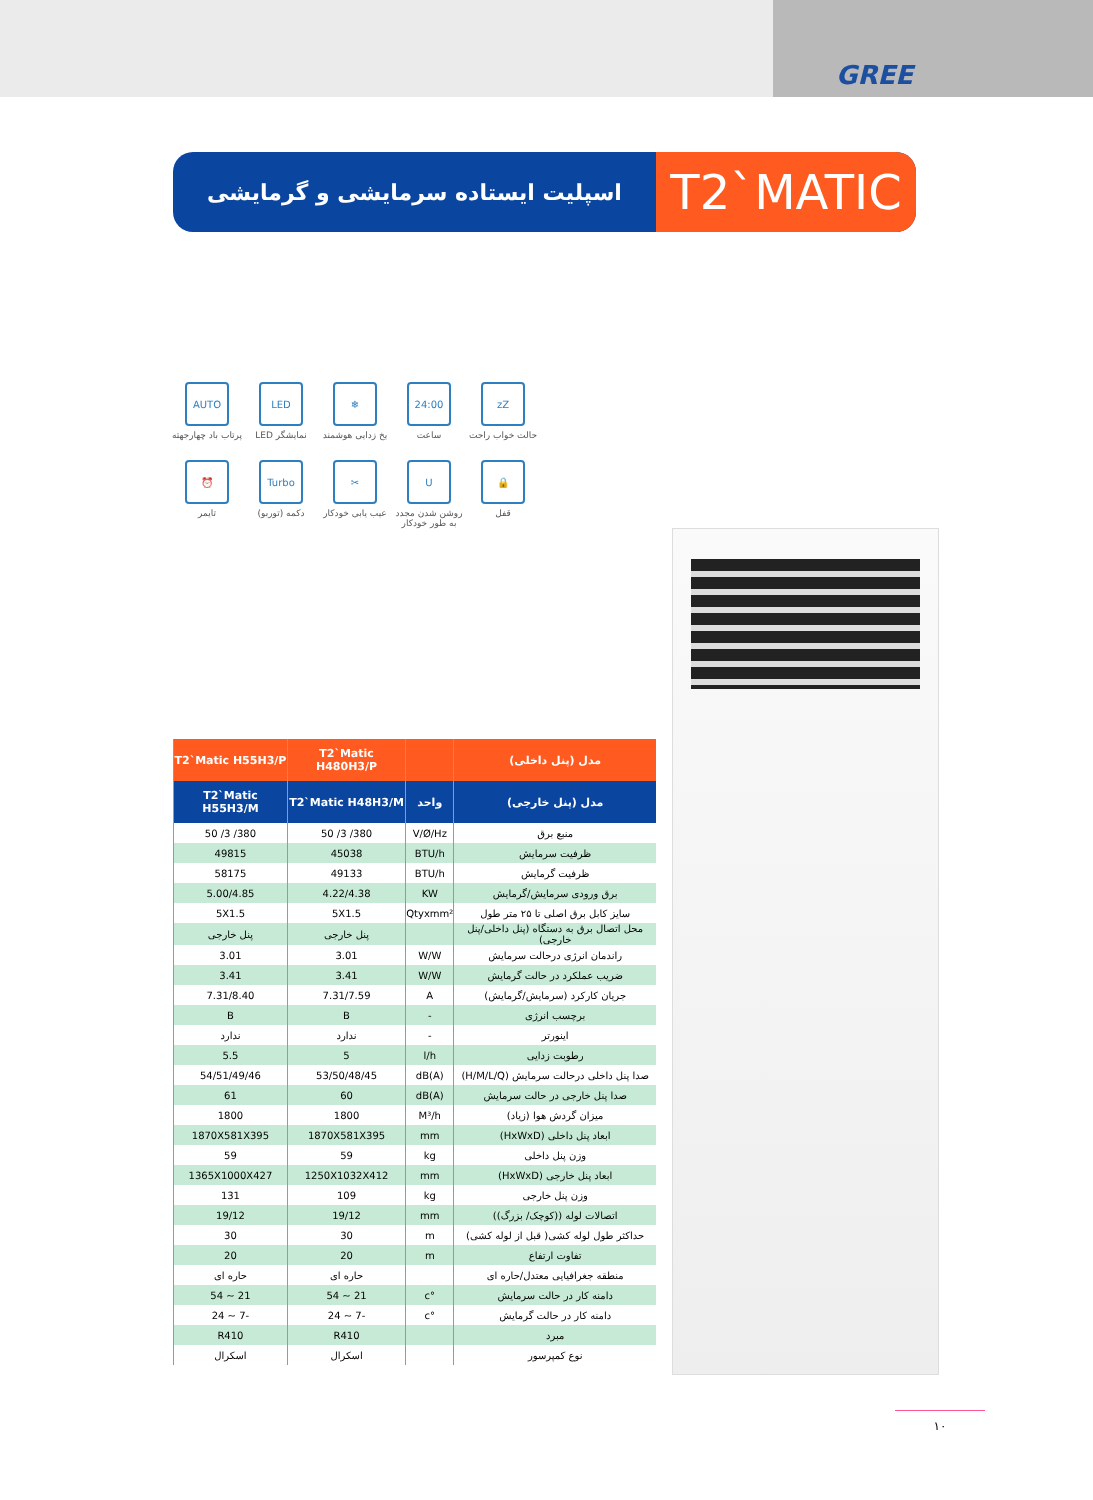GREE
اسپلیت ایستاده سرمایشی و گرمایشی
T2`MATIC
zZ
حالت خواب راحت
24:00
ساعت
❄
یخ زدایی هوشمند
LED
نمایشگر LED
AUTO
پرتاب باد چهارجهته
🔒
قفل
U
روشن شدن مجدد به طور خودکار
✂
عیب یابی خودکار
Turbo
دکمه (توربو)
⏰
تایمر
| مدل (پنل داخلی) | | T2`Matic H480H3/P | T2`Matic H55H3/P |
| --- | --- | --- | --- |
| مدل (پنل خارجی) | واحد | T2`Matic H48H3/M | T2`Matic H55H3/M |
| منبع برق | V/Ø/Hz | 380/ 3/ 50 | 380/ 3/ 50 |
| ظرفیت سرمایش | BTU/h | 45038 | 49815 |
| ظرفیت گرمایش | BTU/h | 49133 | 58175 |
| برق ورودی سرمایش/گرمایش | KW | 4.22/4.38 | 5.00/4.85 |
| سایز کابل برق اصلی تا ۲۵ متر طول | Qtyxmm² | 5X1.5 | 5X1.5 |
| محل اتصال برق به دستگاه (پنل داخلی/پنل خارجی) | | پنل خارجی | پنل خارجی |
| راندمان انرژی درحالت سرمایش | W/W | 3.01 | 3.01 |
| ضریب عملکرد در حالت گرمایش | W/W | 3.41 | 3.41 |
| جریان کارکرد (سرمایش/گرمایش) | A | 7.31/7.59 | 7.31/8.40 |
| برچسب انرژی | - | B | B |
| اینورتر | - | ندارد | ندارد |
| رطوبت زدایی | l/h | 5 | 5.5 |
| صدا پنل داخلی درحالت سرمایش (H/M/L/Q) | dB(A) | 53/50/48/45 | 54/51/49/46 |
| صدا پنل خارجی در حالت سرمایش | dB(A) | 60 | 61 |
| میزان گردش هوا (زیاد) | M³/h | 1800 | 1800 |
| ابعاد پنل داخلی (HxWxD) | mm | 1870X581X395 | 1870X581X395 |
| وزن پنل داخلی | kg | 59 | 59 |
| ابعاد پنل خارجی (HxWxD) | mm | 1250X1032X412 | 1365X1000X427 |
| وزن پنل خارجی | kg | 109 | 131 |
| اتصالات لوله ((کوچک/ بزرگ)) | mm | 19/12 | 19/12 |
| حداکثر طول لوله کشی( قبل از لوله کشی) | m | 30 | 30 |
| تفاوت ارتفاع | m | 20 | 20 |
| منطقه جغرافیایی معتدل/حاره ای | | حاره ای | حاره ای |
| دامنه کار در حالت سرمایش | °c | 21 ~ 54 | 21 ~ 54 |
| دامنه کار در حالت گرمایش | °c | -7 ~ 24 | -7 ~ 24 |
| مبرد | | R410 | R410 |
| نوع کمپرسور | | اسکرال | اسکرال |
۱۰